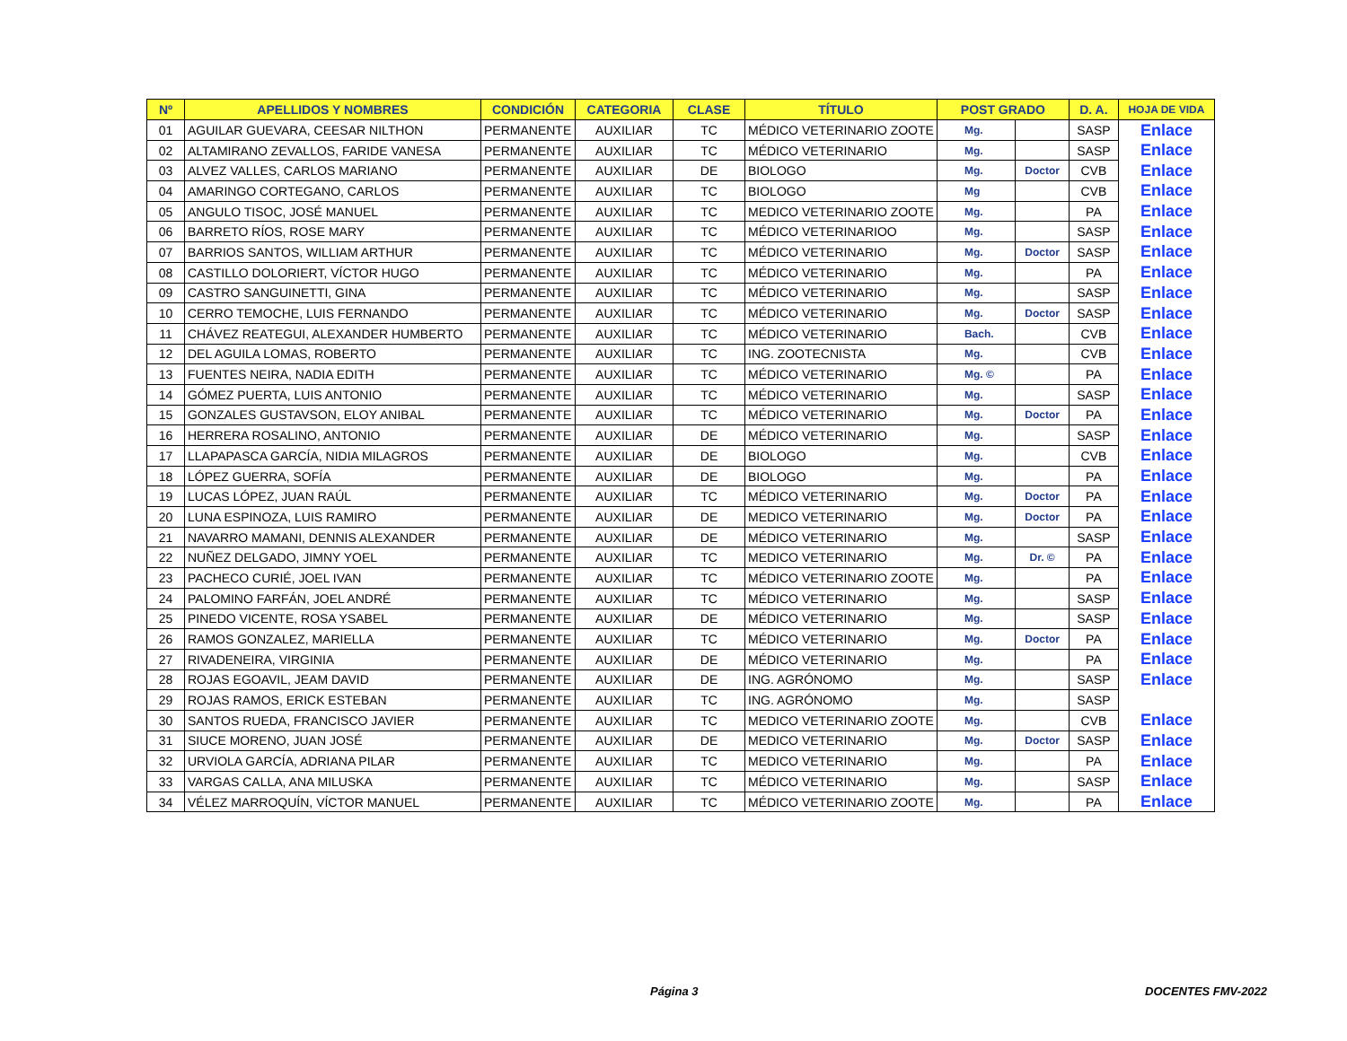| Nº | APELLIDOS Y NOMBRES | CONDICIÓN | CATEGORIA | CLASE | TÍTULO | POST GRADO | | D. A. | HOJA DE VIDA |
| --- | --- | --- | --- | --- | --- | --- | --- | --- | --- |
| 01 | AGUILAR GUEVARA, CEESAR NILTHON | PERMANENTE | AUXILIAR | TC | MÉDICO VETERINARIO ZOOTE | Mg. | | SASP | Enlace |
| 02 | ALTAMIRANO ZEVALLOS, FARIDE VANESA | PERMANENTE | AUXILIAR | TC | MÉDICO VETERINARIO | Mg. | | SASP | Enlace |
| 03 | ALVEZ VALLES, CARLOS MARIANO | PERMANENTE | AUXILIAR | DE | BIOLOGO | Mg. | Doctor | CVB | Enlace |
| 04 | AMARINGO CORTEGANO, CARLOS | PERMANENTE | AUXILIAR | TC | BIOLOGO | Mg | | CVB | Enlace |
| 05 | ANGULO TISOC, JOSÉ MANUEL | PERMANENTE | AUXILIAR | TC | MEDICO VETERINARIO ZOOTE | Mg. | | PA | Enlace |
| 06 | BARRETO RÍOS, ROSE MARY | PERMANENTE | AUXILIAR | TC | MÉDICO VETERINARIOO | Mg. | | SASP | Enlace |
| 07 | BARRIOS SANTOS, WILLIAM ARTHUR | PERMANENTE | AUXILIAR | TC | MÉDICO VETERINARIO | Mg. | Doctor | SASP | Enlace |
| 08 | CASTILLO DOLORIERT, VÍCTOR HUGO | PERMANENTE | AUXILIAR | TC | MÉDICO VETERINARIO | Mg. | | PA | Enlace |
| 09 | CASTRO SANGUINETTI, GINA | PERMANENTE | AUXILIAR | TC | MÉDICO VETERINARIO | Mg. | | SASP | Enlace |
| 10 | CERRO TEMOCHE, LUIS FERNANDO | PERMANENTE | AUXILIAR | TC | MÉDICO VETERINARIO | Mg. | Doctor | SASP | Enlace |
| 11 | CHÁVEZ REATEGUI, ALEXANDER HUMBERTO | PERMANENTE | AUXILIAR | TC | MÉDICO VETERINARIO | Bach. | | CVB | Enlace |
| 12 | DEL AGUILA LOMAS, ROBERTO | PERMANENTE | AUXILIAR | TC | ING. ZOOTECNISTA | Mg. | | CVB | Enlace |
| 13 | FUENTES NEIRA, NADIA EDITH | PERMANENTE | AUXILIAR | TC | MÉDICO VETERINARIO | Mg. © | | PA | Enlace |
| 14 | GÓMEZ PUERTA, LUIS ANTONIO | PERMANENTE | AUXILIAR | TC | MÉDICO VETERINARIO | Mg. | | SASP | Enlace |
| 15 | GONZALES GUSTAVSON, ELOY ANIBAL | PERMANENTE | AUXILIAR | TC | MÉDICO VETERINARIO | Mg. | Doctor | PA | Enlace |
| 16 | HERRERA ROSALINO, ANTONIO | PERMANENTE | AUXILIAR | DE | MÉDICO VETERINARIO | Mg. | | SASP | Enlace |
| 17 | LLAPAPASCA GARCÍA, NIDIA MILAGROS | PERMANENTE | AUXILIAR | DE | BIOLOGO | Mg. | | CVB | Enlace |
| 18 | LÓPEZ GUERRA, SOFÍA | PERMANENTE | AUXILIAR | DE | BIOLOGO | Mg. | | PA | Enlace |
| 19 | LUCAS LÓPEZ, JUAN RAÚL | PERMANENTE | AUXILIAR | TC | MÉDICO VETERINARIO | Mg. | Doctor | PA | Enlace |
| 20 | LUNA ESPINOZA, LUIS RAMIRO | PERMANENTE | AUXILIAR | DE | MEDICO VETERINARIO | Mg. | Doctor | PA | Enlace |
| 21 | NAVARRO MAMANI, DENNIS ALEXANDER | PERMANENTE | AUXILIAR | DE | MÉDICO VETERINARIO | Mg. | | SASP | Enlace |
| 22 | NUÑEZ DELGADO, JIMNY YOEL | PERMANENTE | AUXILIAR | TC | MEDICO VETERINARIO | Mg. | Dr. © | PA | Enlace |
| 23 | PACHECO CURIÉ, JOEL IVAN | PERMANENTE | AUXILIAR | TC | MÉDICO VETERINARIO ZOOTE | Mg. | | PA | Enlace |
| 24 | PALOMINO FARFÁN, JOEL ANDRÉ | PERMANENTE | AUXILIAR | TC | MÉDICO VETERINARIO | Mg. | | SASP | Enlace |
| 25 | PINEDO VICENTE, ROSA YSABEL | PERMANENTE | AUXILIAR | DE | MÉDICO VETERINARIO | Mg. | | SASP | Enlace |
| 26 | RAMOS GONZALEZ, MARIELLA | PERMANENTE | AUXILIAR | TC | MÉDICO VETERINARIO | Mg. | Doctor | PA | Enlace |
| 27 | RIVADENEIRA, VIRGINIA | PERMANENTE | AUXILIAR | DE | MÉDICO VETERINARIO | Mg. | | PA | Enlace |
| 28 | ROJAS EGOAVIL, JEAM DAVID | PERMANENTE | AUXILIAR | DE | ING. AGRÓNOMO | Mg. | | SASP | Enlace |
| 29 | ROJAS RAMOS, ERICK ESTEBAN | PERMANENTE | AUXILIAR | TC | ING. AGRÓNOMO | Mg. | | SASP | |
| 30 | SANTOS RUEDA, FRANCISCO JAVIER | PERMANENTE | AUXILIAR | TC | MEDICO VETERINARIO ZOOTE | Mg. | | CVB | Enlace |
| 31 | SIUCE MORENO, JUAN JOSÉ | PERMANENTE | AUXILIAR | DE | MEDICO VETERINARIO | Mg. | Doctor | SASP | Enlace |
| 32 | URVIOLA GARCÍA, ADRIANA PILAR | PERMANENTE | AUXILIAR | TC | MEDICO VETERINARIO | Mg. | | PA | Enlace |
| 33 | VARGAS CALLA, ANA MILUSKA | PERMANENTE | AUXILIAR | TC | MÉDICO VETERINARIO | Mg. | | SASP | Enlace |
| 34 | VÉLEZ MARROQUÍN, VÍCTOR MANUEL | PERMANENTE | AUXILIAR | TC | MÉDICO VETERINARIO ZOOTE | Mg. | | PA | Enlace |
Página 3 DOCENTES FMV-2022